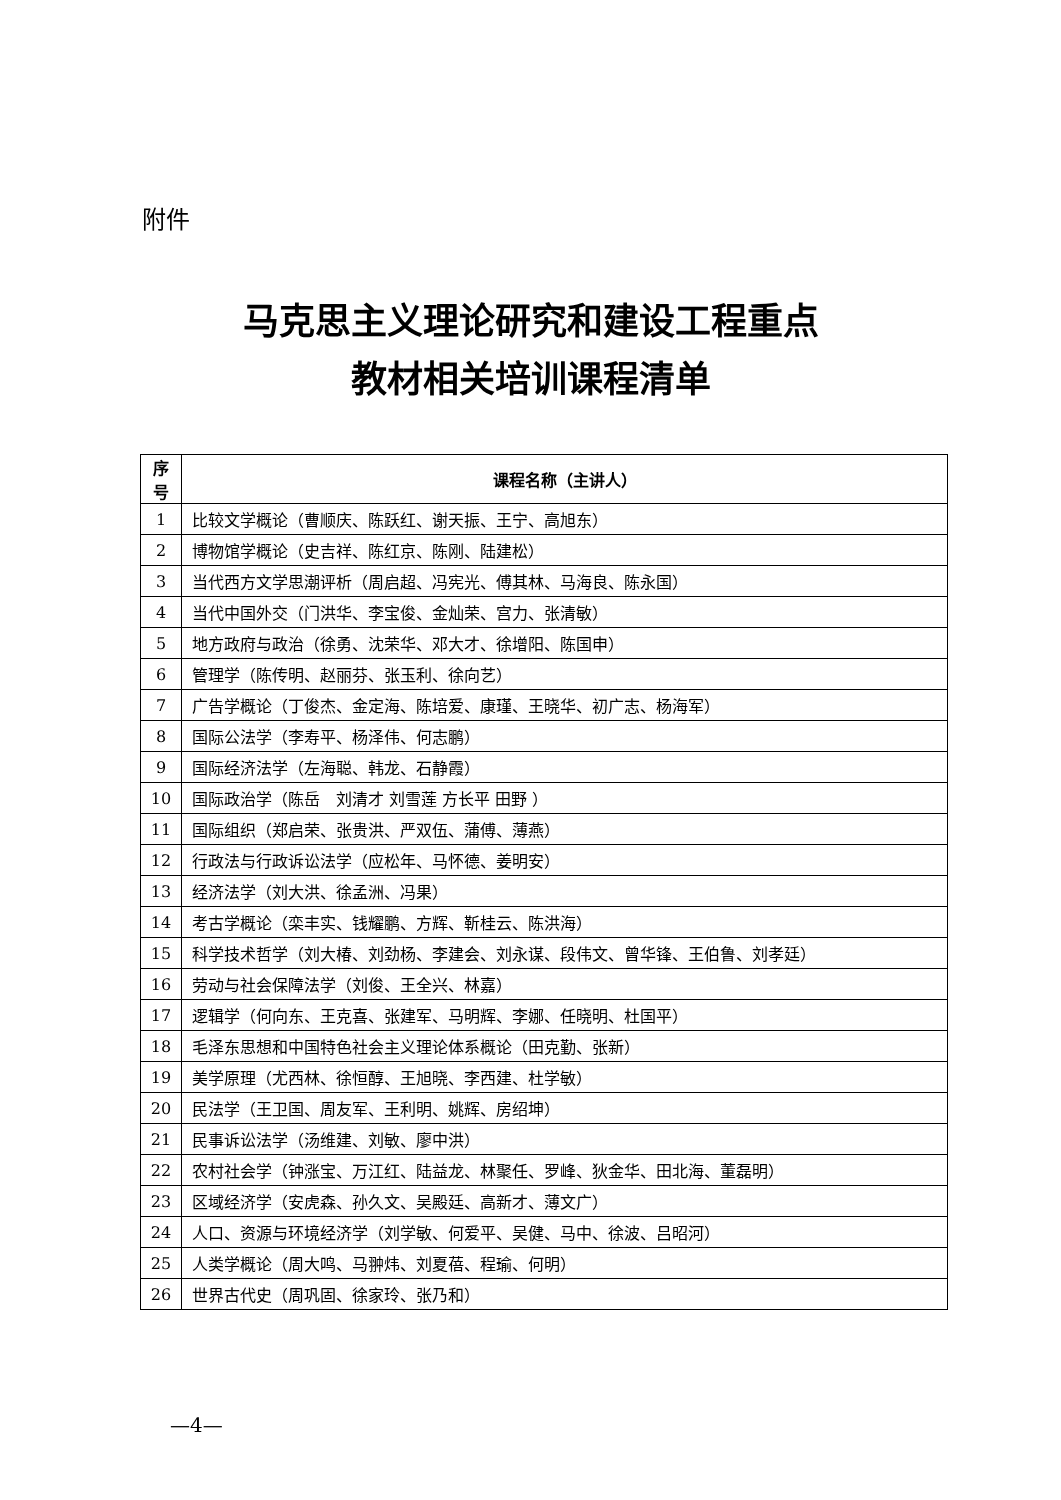附件
马克思主义理论研究和建设工程重点
教材相关培训课程清单
| 序号 | 课程名称（主讲人） |
| --- | --- |
| 1 | 比较文学概论（曹顺庆、陈跃红、谢天振、王宁、高旭东） |
| 2 | 博物馆学概论（史吉祥、陈红京、陈刚、陆建松） |
| 3 | 当代西方文学思潮评析（周启超、冯宪光、傅其林、马海良、陈永国） |
| 4 | 当代中国外交（门洪华、李宝俊、金灿荣、宫力、张清敏） |
| 5 | 地方政府与政治（徐勇、沈荣华、邓大才、徐增阳、陈国申） |
| 6 | 管理学（陈传明、赵丽芬、张玉利、徐向艺） |
| 7 | 广告学概论（丁俊杰、金定海、陈培爱、康瑾、王晓华、初广志、杨海军） |
| 8 | 国际公法学（李寿平、杨泽伟、何志鹏） |
| 9 | 国际经济法学（左海聪、韩龙、石静霞） |
| 10 | 国际政治学（陈岳 刘清才 刘雪莲 方长平 田野 ） |
| 11 | 国际组织（郑启荣、张贵洪、严双伍、蒲傅、薄燕） |
| 12 | 行政法与行政诉讼法学（应松年、马怀德、姜明安） |
| 13 | 经济法学（刘大洪、徐孟洲、冯果） |
| 14 | 考古学概论（栾丰实、钱耀鹏、方辉、靳桂云、陈洪海） |
| 15 | 科学技术哲学（刘大椿、刘劲杨、李建会、刘永谋、段伟文、曾华锋、王伯鲁、刘孝廷） |
| 16 | 劳动与社会保障法学（刘俊、王全兴、林嘉） |
| 17 | 逻辑学（何向东、王克喜、张建军、马明辉、李娜、任晓明、杜国平） |
| 18 | 毛泽东思想和中国特色社会主义理论体系概论（田克勤、张新） |
| 19 | 美学原理（尤西林、徐恒醇、王旭晓、李西建、杜学敏） |
| 20 | 民法学（王卫国、周友军、王利明、姚辉、房绍坤） |
| 21 | 民事诉讼法学（汤维建、刘敏、廖中洪） |
| 22 | 农村社会学（钟涨宝、万江红、陆益龙、林聚任、罗峰、狄金华、田北海、董磊明） |
| 23 | 区域经济学（安虎森、孙久文、吴殿廷、高新才、薄文广） |
| 24 | 人口、资源与环境经济学（刘学敏、何爱平、吴健、马中、徐波、吕昭河） |
| 25 | 人类学概论（周大鸣、马翀炜、刘夏蓓、程瑜、何明） |
| 26 | 世界古代史（周巩固、徐家玲、张乃和） |
—4—